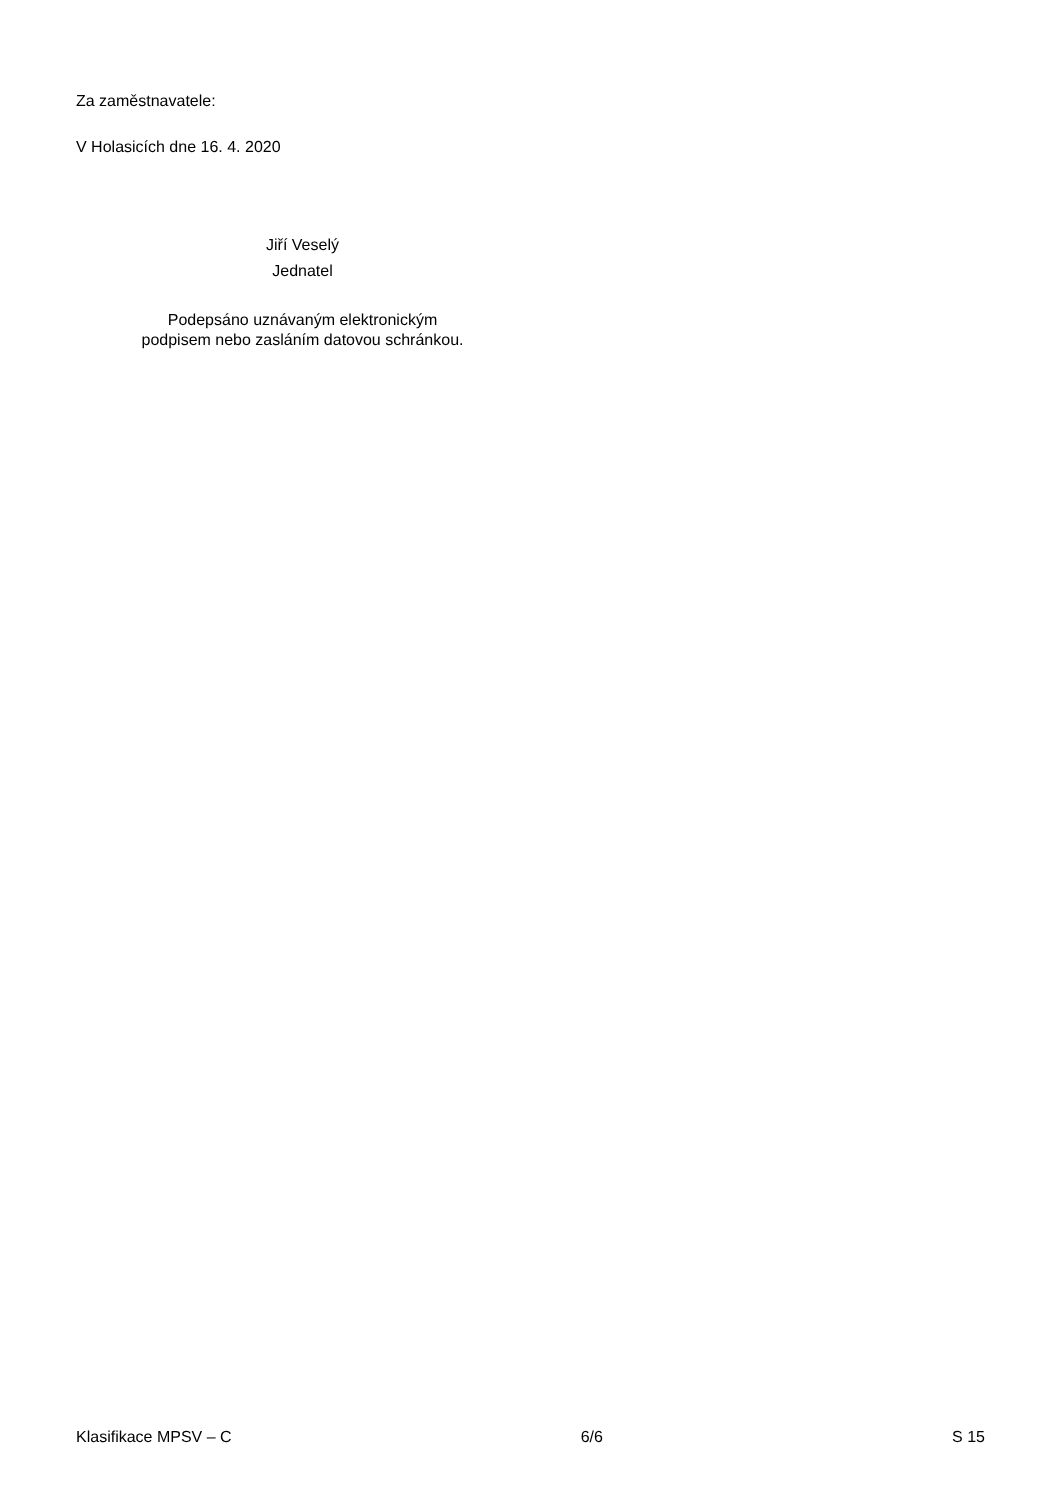Za zaměstnavatele:
V Holasicích dne 16. 4. 2020
Jiří Veselý
Jednatel
Podepsáno uznávaným elektronickým
podpisem nebo zasláním datovou schránkou.
Klasifikace MPSV – C 6/6 S 15